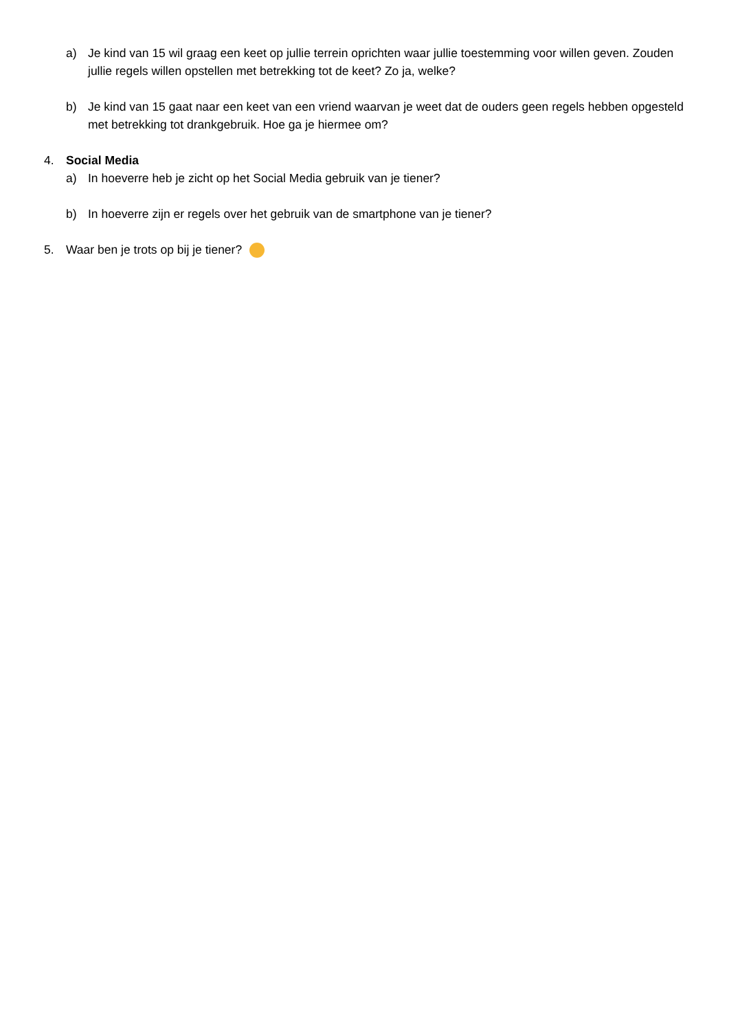a) Je kind van 15 wil graag een keet op jullie terrein oprichten waar jullie toestemming voor willen geven. Zouden jullie regels willen opstellen met betrekking tot de keet? Zo ja, welke?
b) Je kind van 15 gaat naar een keet van een vriend waarvan je weet dat de ouders geen regels hebben opgesteld met betrekking tot drankgebruik. Hoe ga je hiermee om?
4. Social Media
a) In hoeverre heb je zicht op het Social Media gebruik van je tiener?
b) In hoeverre zijn er regels over het gebruik van de smartphone van je tiener?
5. Waar ben je trots op bij je tiener?